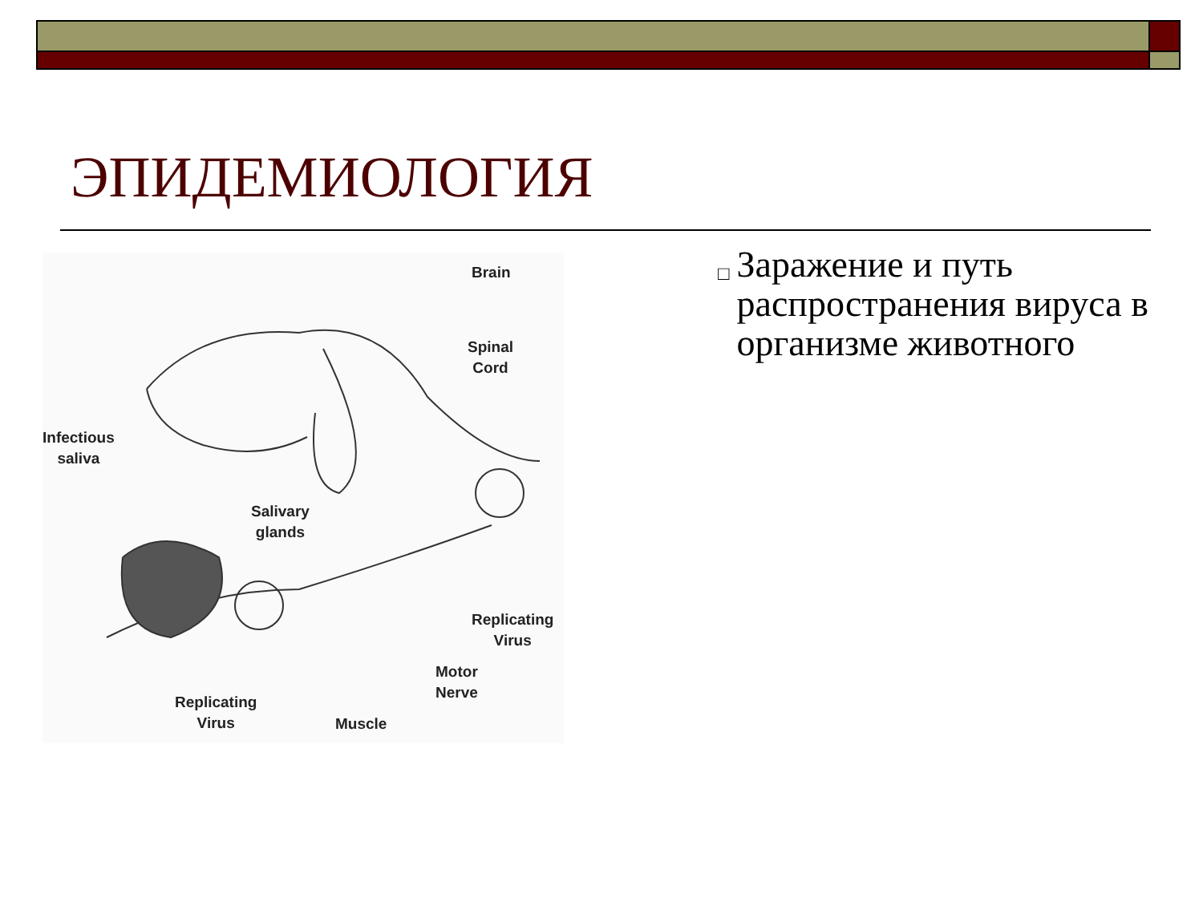ЭПИДЕМИОЛОГИЯ
Brain
Spinal
Cord
Infectious
saliva
Salivary
glands
Replicating
Virus
Motor
Nerve
Replicating
Virus Muscle
□
Заражение и путь распространения вируса в организме животного